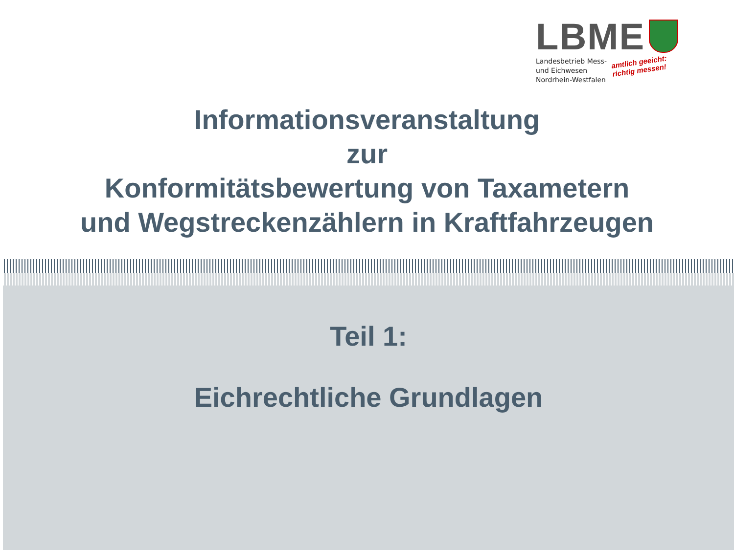LBME
Landesbetrieb Mess-
und Eichwesen
Nordrhein-Westfalen amtlich geeicht:
richtig messen!
Informationsveranstaltung
zur
Konformitätsbewertung von Taxametern
und Wegstreckenzählern in Kraftfahrzeugen
Teil 1:
Eichrechtliche Grundlagen